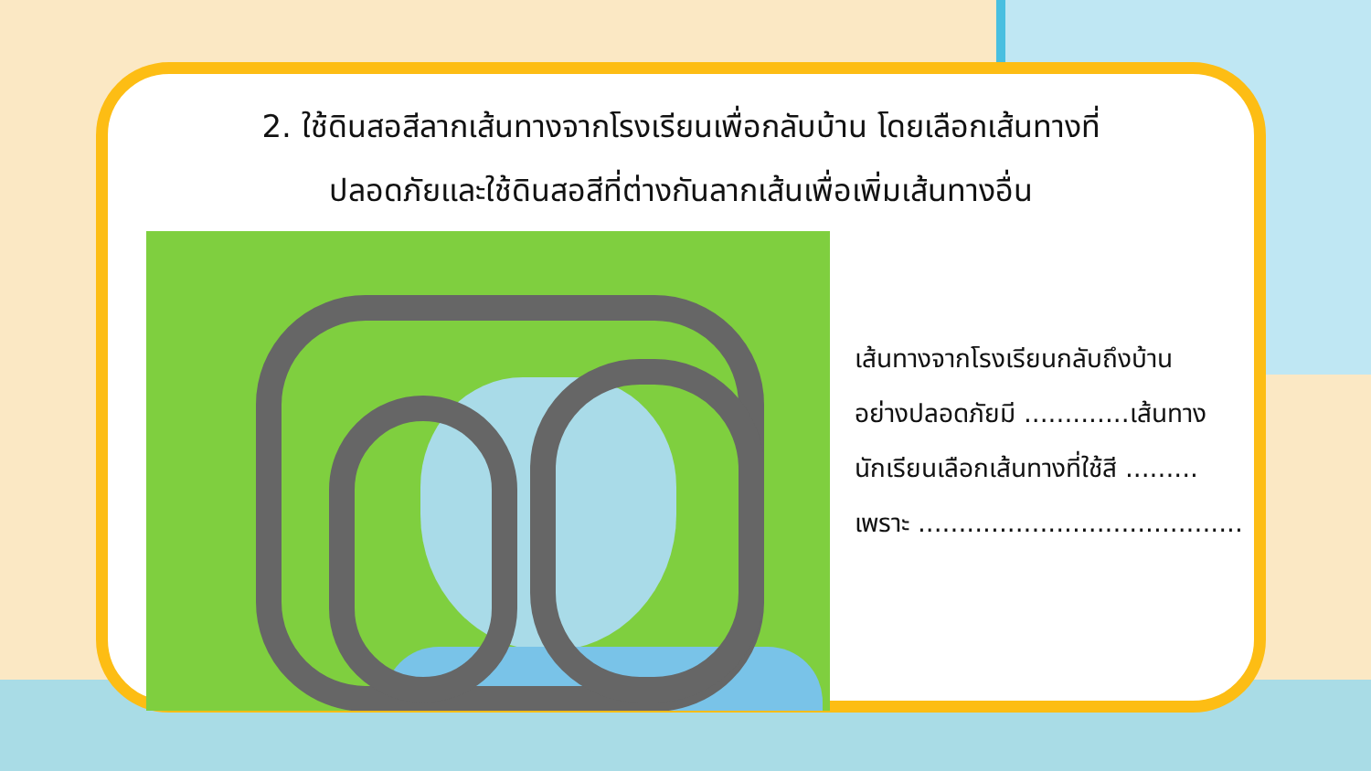2. ใช้ดินสอสีลากเส้นทางจากโรงเรียนเพื่อกลับบ้าน โดยเลือกเส้นทางที่
ปลอดภัยและใช้ดินสอสีที่ต่างกันลากเส้นเพื่อเพิ่มเส้นทางอื่น
เส้นทางจากโรงเรียนกลับถึงบ้าน
อย่างปลอดภัยมี .............เส้นทาง
นักเรียนเลือกเส้นทางที่ใช้สี .........
เพราะ ........................................